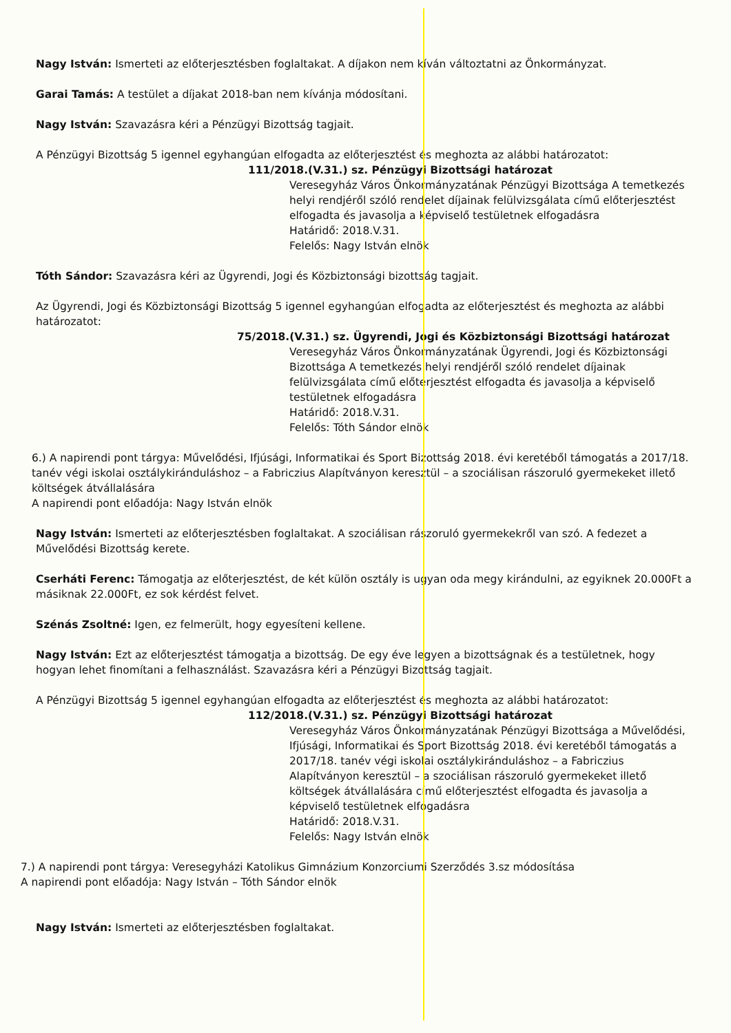Nagy István: Ismerteti az előterjesztésben foglaltakat. A díjakon nem kíván változtatni az Önkormányzat.
Garai Tamás: A testület a díjakat 2018-ban nem kívánja módosítani.
Nagy István: Szavazásra kéri a Pénzügyi Bizottság tagjait.
A Pénzügyi Bizottság 5 igennel egyhangúan elfogadta az előterjesztést és meghozta az alábbi határozatot:
111/2018.(V.31.) sz. Pénzügyi Bizottsági határozat
Veresegyház Város Önkormányzatának Pénzügyi Bizottsága A temetkezés helyi rendjéről szóló rendelet díjainak felülvizsgálata című előterjesztést elfogadta és javasolja a képviselő testületnek elfogadásra
Határidő: 2018.V.31.
Felelős: Nagy István elnök
Tóth Sándor: Szavazásra kéri az Ügyrendi, Jogi és Közbiztonsági bizottság tagjait.
Az Ügyrendi, Jogi és Közbiztonsági Bizottság 5 igennel egyhangúan elfogadta az előterjesztést és meghozta az alábbi határozatot:
75/2018.(V.31.) sz. Ügyrendi, Jogi és Közbiztonsági Bizottsági határozat
Veresegyház Város Önkormányzatának Ügyrendi, Jogi és Közbiztonsági Bizottsága A temetkezés helyi rendjéről szóló rendelet díjainak felülvizsgálata című előterjesztést elfogadta és javasolja a képviselő testületnek elfogadásra
Határidő: 2018.V.31.
Felelős: Tóth Sándor elnök
6.) A napirendi pont tárgya: Művelődési, Ifjúsági, Informatikai és Sport Bizottság 2018. évi keretéből támogatás a 2017/18. tanév végi iskolai osztálykiránduláshoz – a Fabriczius Alapítványon keresztül – a szociálisan rászoruló gyermekeket illető költségek átvállalására
A napirendi pont előadója: Nagy István elnök
Nagy István: Ismerteti az előterjesztésben foglaltakat. A szociálisan rászoruló gyermekekről van szó. A fedezet a Művelődési Bizottság kerete.
Cserháti Ferenc: Támogatja az előterjesztést, de két külön osztály is ugyan oda megy kirándulni, az egyiknek 20.000Ft a másiknak 22.000Ft, ez sok kérdést felvet.
Szénás Zsoltné: Igen, ez felmerült, hogy egyesíteni kellene.
Nagy István: Ezt az előterjesztést támogatja a bizottság. De egy éve legyen a bizottságnak és a testületnek, hogy hogyan lehet finomítani a felhasználást. Szavazásra kéri a Pénzügyi Bizottság tagjait.
A Pénzügyi Bizottság 5 igennel egyhangúan elfogadta az előterjesztést és meghozta az alábbi határozatot:
112/2018.(V.31.) sz. Pénzügyi Bizottsági határozat
Veresegyház Város Önkormányzatának Pénzügyi Bizottsága a Művelődési, Ifjúsági, Informatikai és Sport Bizottság 2018. évi keretéből támogatás a 2017/18. tanév végi iskolai osztálykiránduláshoz – a Fabriczius Alapítványon keresztül – a szociálisan rászoruló gyermekeket illető költségek átvállalására című előterjesztést elfogadta és javasolja a képviselő testületnek elfogadásra
Határidő: 2018.V.31.
Felelős: Nagy István elnök
7.) A napirendi pont tárgya: Veresegyházi Katolikus Gimnázium Konzorciumi Szerződés 3.sz módosítása
A napirendi pont előadója: Nagy István – Tóth Sándor elnök
Nagy István: Ismerteti az előterjesztésben foglaltakat.